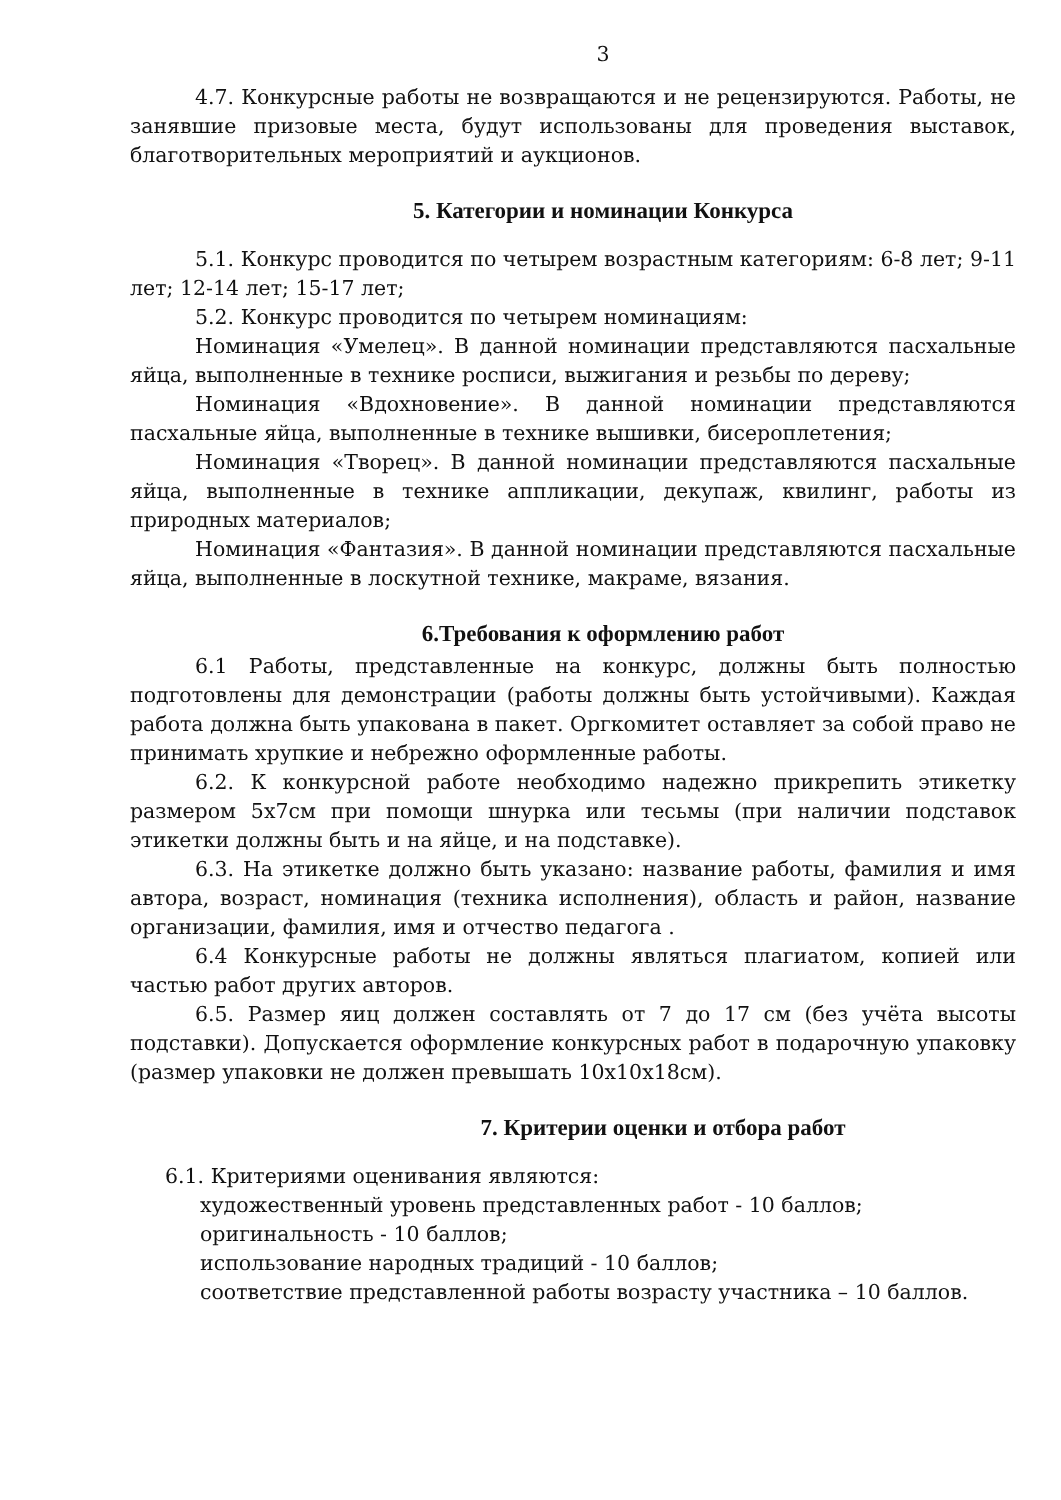3
4.7. Конкурсные работы не возвращаются и не рецензируются. Работы, не занявшие призовые места, будут использованы для проведения выставок, благотворительных мероприятий и аукционов.
5. Категории и номинации Конкурса
5.1. Конкурс проводится по четырем возрастным категориям: 6-8 лет; 9-11 лет; 12-14 лет; 15-17 лет;
5.2. Конкурс проводится по четырем номинациям:
Номинация «Умелец». В данной номинации представляются пасхальные яйца, выполненные в технике росписи, выжигания и резьбы по дереву;
Номинация «Вдохновение». В данной номинации представляются пасхальные яйца, выполненные в технике вышивки, бисероплетения;
Номинация «Творец». В данной номинации представляются пасхальные яйца, выполненные в технике аппликации, декупаж, квилинг, работы из природных материалов;
Номинация «Фантазия». В данной номинации представляются пасхальные яйца, выполненные в лоскутной технике, макраме, вязания.
6.Требования к оформлению работ
6.1 Работы, представленные на конкурс, должны быть полностью подготовлены для демонстрации (работы должны быть устойчивыми). Каждая работа должна быть упакована в пакет. Оргкомитет оставляет за собой право не принимать хрупкие и небрежно оформленные работы.
6.2. К конкурсной работе необходимо надежно прикрепить этикетку размером 5х7см при помощи шнурка или тесьмы (при наличии подставок этикетки должны быть и на яйце, и на подставке).
6.3. На этикетке должно быть указано: название работы, фамилия и имя автора, возраст, номинация (техника исполнения), область и район, название организации, фамилия, имя и отчество педагога .
6.4 Конкурсные работы не должны являться плагиатом, копией или частью работ других авторов.
6.5. Размер яиц должен составлять от 7 до 17 см (без учёта высоты подставки). Допускается оформление конкурсных работ в подарочную упаковку (размер упаковки не должен превышать 10х10х18см).
7. Критерии оценки и отбора работ
6.1. Критериями оценивания являются:
художественный уровень представленных работ - 10 баллов;
оригинальность - 10 баллов;
использование народных традиций - 10 баллов;
соответствие представленной работы возрасту участника – 10 баллов.